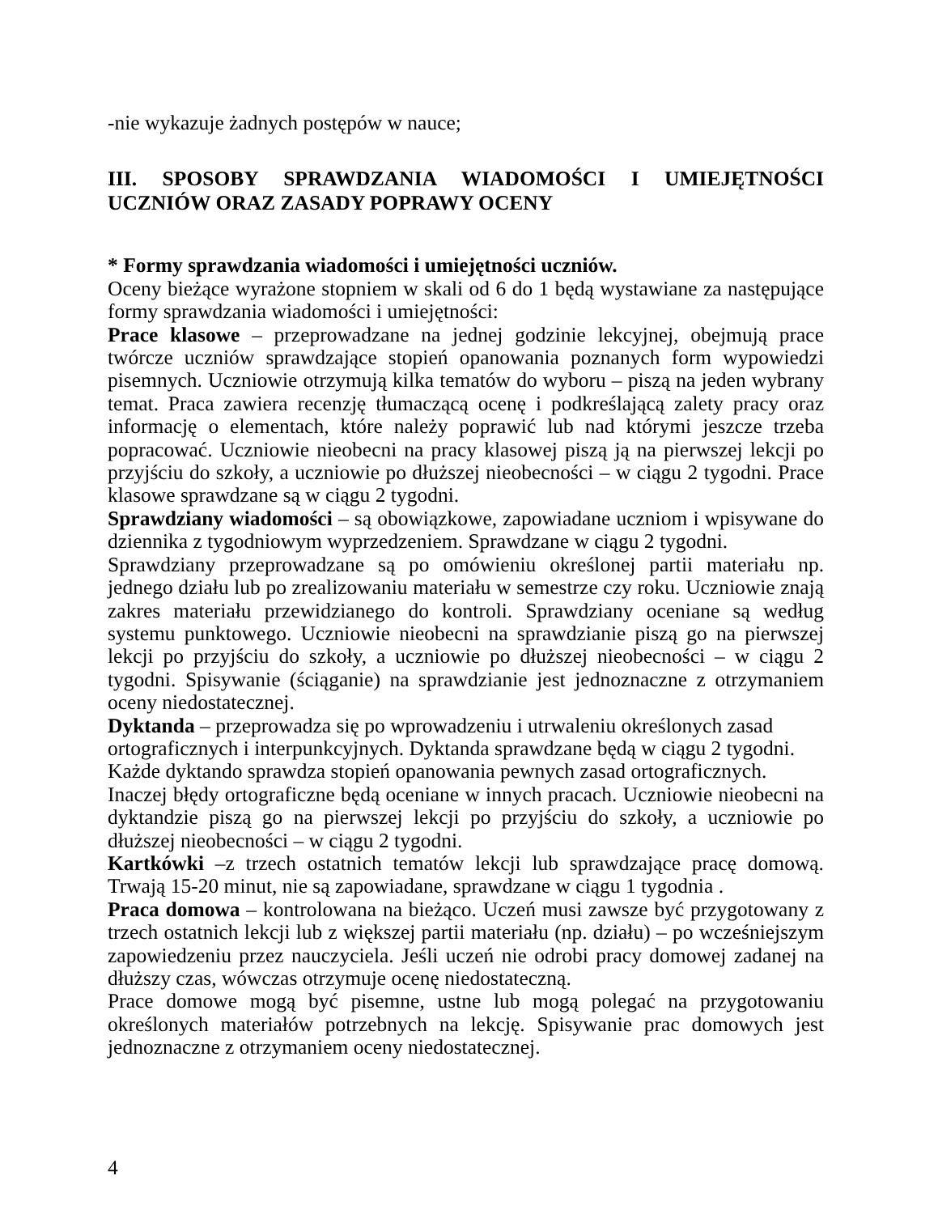-nie wykazuje żadnych postępów w nauce;
III. SPOSOBY SPRAWDZANIA WIADOMOŚCI I UMIEJĘTNOŚCI UCZNIÓW ORAZ ZASADY POPRAWY OCENY
* Formy sprawdzania wiadomości i umiejętności uczniów.
Oceny bieżące wyrażone stopniem w skali od 6 do 1 będą wystawiane za następujące formy sprawdzania wiadomości i umiejętności:
Prace klasowe – przeprowadzane na jednej godzinie lekcyjnej, obejmują prace twórcze uczniów sprawdzające stopień opanowania poznanych form wypowiedzi pisemnych. Uczniowie otrzymują kilka tematów do wyboru – piszą na jeden wybrany temat. Praca zawiera recenzję tłumaczącą ocenę i podkreślającą zalety pracy oraz informację o elementach, które należy poprawić lub nad którymi jeszcze trzeba popracować. Uczniowie nieobecni na pracy klasowej piszą ją na pierwszej lekcji po przyjściu do szkoły, a uczniowie po dłuższej nieobecności – w ciągu 2 tygodni. Prace klasowe sprawdzane są w ciągu 2 tygodni.
Sprawdziany wiadomości – są obowiązkowe, zapowiadane uczniom i wpisywane do dziennika z tygodniowym wyprzedzeniem. Sprawdzane w ciągu 2 tygodni.
Sprawdziany przeprowadzane są po omówieniu określonej partii materiału np. jednego działu lub po zrealizowaniu materiału w semestrze czy roku. Uczniowie znają zakres materiału przewidzianego do kontroli. Sprawdziany oceniane są według systemu punktowego. Uczniowie nieobecni na sprawdzianie piszą go na pierwszej lekcji po przyjściu do szkoły, a uczniowie po dłuższej nieobecności – w ciągu 2 tygodni. Spisywanie (ściąganie) na sprawdzianie jest jednoznaczne z otrzymaniem oceny niedostatecznej.
Dyktanda – przeprowadza się po wprowadzeniu i utrwaleniu określonych zasad ortograficznych i interpunkcyjnych. Dyktanda sprawdzane będą w ciągu 2 tygodni. Każde dyktando sprawdza stopień opanowania pewnych zasad ortograficznych.
Inaczej błędy ortograficzne będą oceniane w innych pracach. Uczniowie nieobecni na dyktandzie piszą go na pierwszej lekcji po przyjściu do szkoły, a uczniowie po dłuższej nieobecności – w ciągu 2 tygodni.
Kartkówki –z trzech ostatnich tematów lekcji lub sprawdzające pracę domową. Trwają 15-20 minut, nie są zapowiadane, sprawdzane w ciągu 1 tygodnia .
Praca domowa – kontrolowana na bieżąco. Uczeń musi zawsze być przygotowany z trzech ostatnich lekcji lub z większej partii materiału (np. działu) – po wcześniejszym zapowiedzeniu przez nauczyciela. Jeśli uczeń nie odrobi pracy domowej zadanej na dłuższy czas, wówczas otrzymuje ocenę niedostateczną.
Prace domowe mogą być pisemne, ustne lub mogą polegać na przygotowaniu określonych materiałów potrzebnych na lekcję. Spisywanie prac domowych jest jednoznaczne z otrzymaniem oceny niedostatecznej.
4